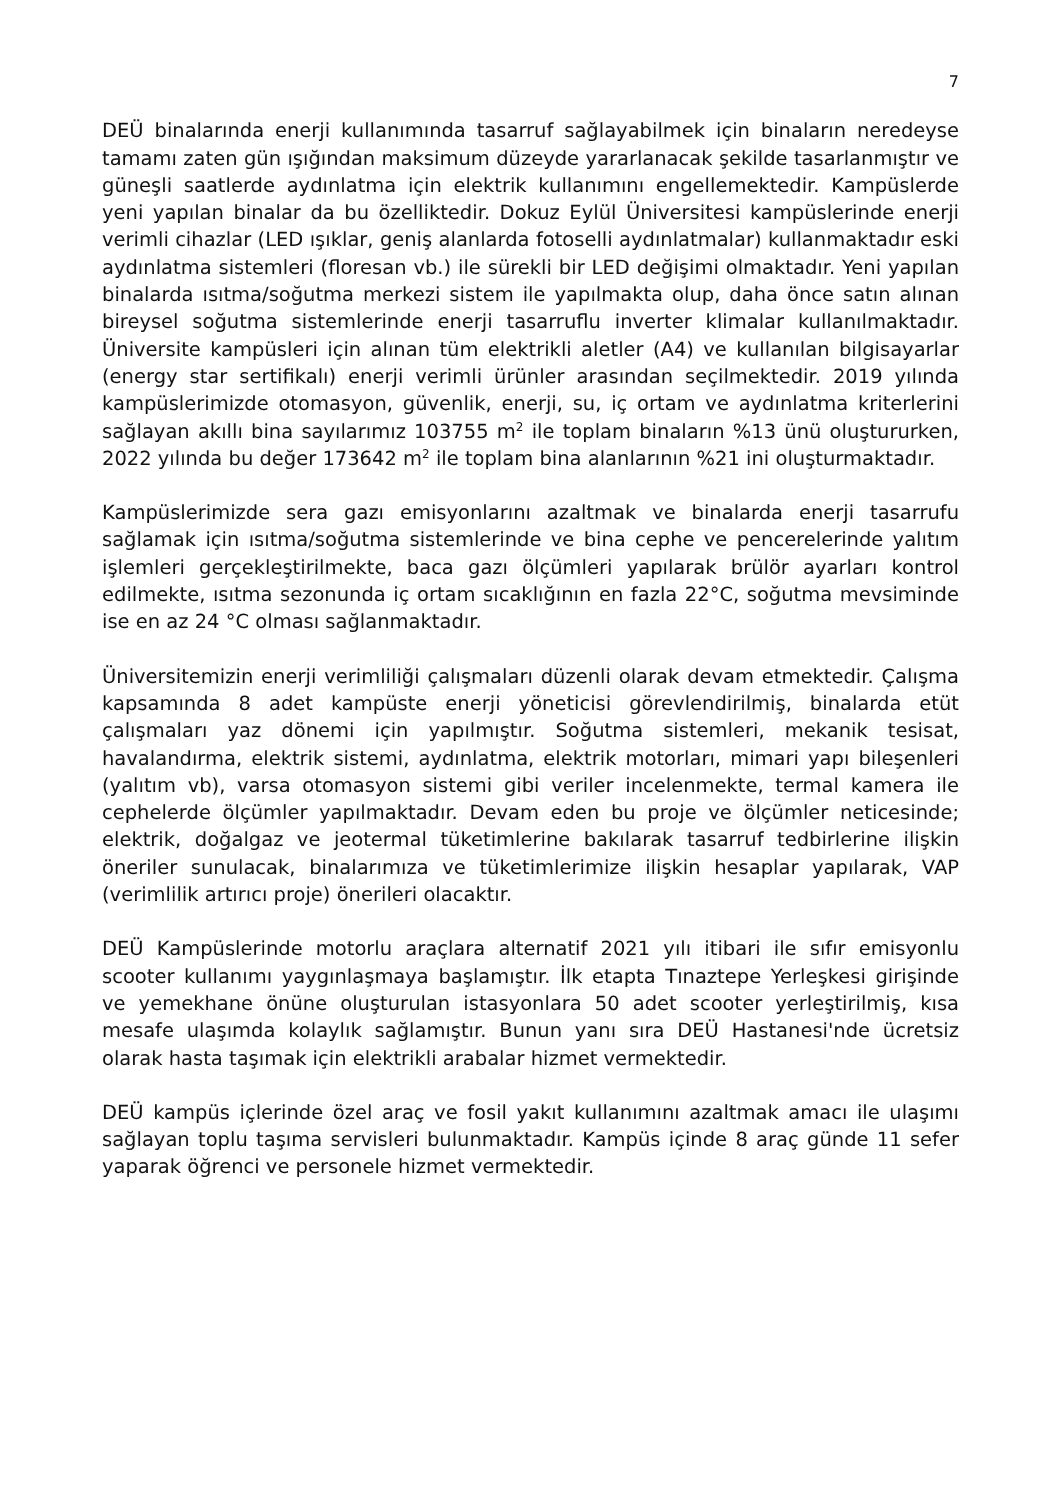7
DEÜ binalarında enerji kullanımında tasarruf sağlayabilmek için binaların neredeyse tamamı zaten gün ışığından maksimum düzeyde yararlanacak şekilde tasarlanmıştır ve güneşli saatlerde aydınlatma için elektrik kullanımını engellemektedir. Kampüslerde yeni yapılan binalar da bu özelliktedir. Dokuz Eylül Üniversitesi kampüslerinde enerji verimli cihazlar (LED ışıklar, geniş alanlarda fotoselli aydınlatmalar) kullanmaktadır eski aydınlatma sistemleri (floresan vb.) ile sürekli bir LED değişimi olmaktadır. Yeni yapılan binalarda ısıtma/soğutma merkezi sistem ile yapılmakta olup, daha önce satın alınan bireysel soğutma sistemlerinde enerji tasarruflu inverter klimalar kullanılmaktadır. Üniversite kampüsleri için alınan tüm elektrikli aletler (A4) ve kullanılan bilgisayarlar (energy star sertifikalı) enerji verimli ürünler arasından seçilmektedir. 2019 yılında kampüslerimizde otomasyon, güvenlik, enerji, su, iç ortam ve aydınlatma kriterlerini sağlayan akıllı bina sayılarımız 103755 m<sup>2</sup> ile toplam binaların %13 ünü oluştururken, 2022 yılında bu değer 173642 m<sup>2</sup> ile toplam bina alanlarının %21 ini oluşturmaktadır.
Kampüslerimizde sera gazı emisyonlarını azaltmak ve binalarda enerji tasarrufu sağlamak için ısıtma/soğutma sistemlerinde ve bina cephe ve pencerelerinde yalıtım işlemleri gerçekleştirilmekte, baca gazı ölçümleri yapılarak brülör ayarları kontrol edilmekte, ısıtma sezonunda iç ortam sıcaklığının en fazla 22°C, soğutma mevsiminde ise en az 24 °C olması sağlanmaktadır.
Üniversitemizin enerji verimliliği çalışmaları düzenli olarak devam etmektedir. Çalışma kapsamında 8 adet kampüste enerji yöneticisi görevlendirilmiş, binalarda etüt çalışmaları yaz dönemi için yapılmıştır. Soğutma sistemleri, mekanik tesisat, havalandırma, elektrik sistemi, aydınlatma, elektrik motorları, mimari yapı bileşenleri (yalıtım vb), varsa otomasyon sistemi gibi veriler incelenmekte, termal kamera ile cephelerde ölçümler yapılmaktadır. Devam eden bu proje ve ölçümler neticesinde; elektrik, doğalgaz ve jeotermal tüketimlerine bakılarak tasarruf tedbirlerine ilişkin öneriler sunulacak, binalarımıza ve tüketimlerimize ilişkin hesaplar yapılarak, VAP (verimlilik artırıcı proje) önerileri olacaktır.
DEÜ Kampüslerinde motorlu araçlara alternatif 2021 yılı itibari ile sıfır emisyonlu scooter kullanımı yaygınlaşmaya başlamıştır. İlk etapta Tınaztepe Yerleşkesi girişinde ve yemekhane önüne oluşturulan istasyonlara 50 adet scooter yerleştirilmiş, kısa mesafe ulaşımda kolaylık sağlamıştır. Bunun yanı sıra DEÜ Hastanesi'nde ücretsiz olarak hasta taşımak için elektrikli arabalar hizmet vermektedir.
DEÜ kampüs içlerinde özel araç ve fosil yakıt kullanımını azaltmak amacı ile ulaşımı sağlayan toplu taşıma servisleri bulunmaktadır. Kampüs içinde 8 araç günde 11 sefer yaparak öğrenci ve personele hizmet vermektedir.